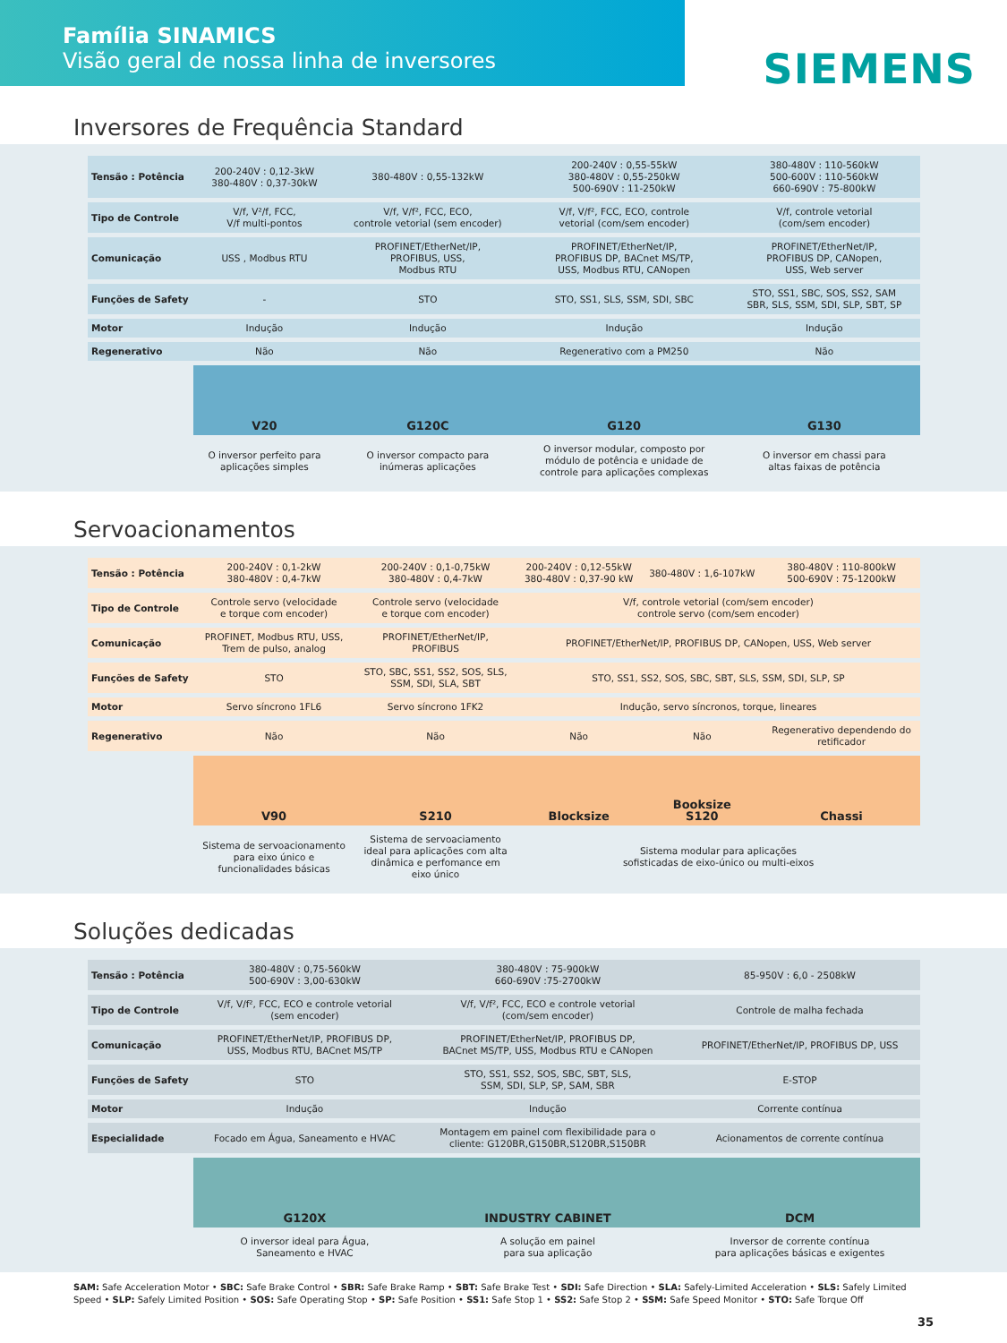Família SINAMICS
Visão geral de nossa linha de inversores
SIEMENS
Inversores de Frequência Standard
| Tensão : Potência | 200-240V : 0,12-3kW 380-480V : 0,37-30kW | 380-480V : 0,55-132kW | 200-240V : 0,55-55kW 380-480V : 0,55-250kW 500-690V : 11-250kW | 380-480V : 110-560kW 500-600V : 110-560kW 660-690V : 75-800kW |
| Tipo de Controle | V/f, V²/f, FCC, V/f multi-pontos | V/f, V/f², FCC, ECO, controle vetorial (sem encoder) | V/f, V/f², FCC, ECO, controle vetorial (com/sem encoder) | V/f, controle vetorial (com/sem encoder) |
| Comunicação | USS , Modbus RTU | PROFINET/EtherNet/IP, PROFIBUS, USS, Modbus RTU | PROFINET/EtherNet/IP, PROFIBUS DP, BACnet MS/TP, USS, Modbus RTU, CANopen | PROFINET/EtherNet/IP, PROFIBUS DP, CANopen, USS, Web server |
| Funções de Safety | - | STO | STO, SS1, SLS, SSM, SDI, SBC | STO, SS1, SBC, SOS, SS2, SAM SBR, SLS, SSM, SDI, SLP, SBT, SP |
| Motor | Indução | Indução | Indução | Indução |
| Regenerativo | Não | Não | Regenerativo com a PM250 | Não |
| | V20 | G120C | G120 | G130 |
| | O inversor perfeito para aplicações simples | O inversor compacto para inúmeras aplicações | O inversor modular, composto por módulo de potência e unidade de controle para aplicações complexas | O inversor em chassi para altas faixas de potência |
Servoacionamentos
| Tensão : Potência | 200-240V : 0,1-2kW 380-480V : 0,4-7kW | 200-240V : 0,1-0,75kW 380-480V : 0,4-7kW | 200-240V : 0,12-55kW 380-480V : 0,37-90 kW | 380-480V : 1,6-107kW | 380-480V : 110-800kW 500-690V : 75-1200kW |
| Tipo de Controle | Controle servo (velocidade e torque com encoder) | Controle servo (velocidade e torque com encoder) | V/f, controle vetorial (com/sem encoder) controle servo (com/sem encoder) | | |
| Comunicação | PROFINET, Modbus RTU, USS, Trem de pulso, analog | PROFINET/EtherNet/IP, PROFIBUS | PROFINET/EtherNet/IP, PROFIBUS DP, CANopen, USS, Web server | | |
| Funções de Safety | STO | STO, SBC, SS1, SS2, SOS, SLS, SSM, SDI, SLA, SBT | STO, SS1, SS2, SOS, SBC, SBT, SLS, SSM, SDI, SLP, SP | | |
| Motor | Servo síncrono 1FL6 | Servo síncrono 1FK2 | Indução, servo síncronos, torque, lineares | | |
| Regenerativo | Não | Não | Não | Não | Regenerativo dependendo do retificador |
| | V90 | S210 | Blocksize | Booksize S120 | Chassi |
| | Sistema de servoacionamento para eixo único e funcionalidades básicas | Sistema de servoaciamento ideal para aplicações com alta dinâmica e perfomance em eixo único | Sistema modular para aplicações sofisticadas de eixo-único ou multi-eixos | | |
Soluções dedicadas
| Tensão : Potência | 380-480V : 0,75-560kW 500-690V : 3,00-630kW | 380-480V : 75-900kW 660-690V :75-2700kW | 85-950V : 6,0 - 2508kW |
| Tipo de Controle | V/f, V/f², FCC, ECO e controle vetorial (sem encoder) | V/f, V/f², FCC, ECO e controle vetorial (com/sem encoder) | Controle de malha fechada |
| Comunicação | PROFINET/EtherNet/IP, PROFIBUS DP, USS, Modbus RTU, BACnet MS/TP | PROFINET/EtherNet/IP, PROFIBUS DP, BACnet MS/TP, USS, Modbus RTU e CANopen | PROFINET/EtherNet/IP, PROFIBUS DP, USS |
| Funções de Safety | STO | STO, SS1, SS2, SOS, SBC, SBT, SLS, SSM, SDI, SLP, SP, SAM, SBR | E-STOP |
| Motor | Indução | Indução | Corrente contínua |
| Especialidade | Focado em Água, Saneamento e HVAC | Montagem em painel com flexibilidade para o cliente: G120BR,G150BR,S120BR,S150BR | Acionamentos de corrente contínua |
| | G120X | INDUSTRY CABINET | DCM |
| | O inversor ideal para Água, Saneamento e HVAC | A solução em painel para sua aplicação | Inversor de corrente contínua para aplicações básicas e exigentes |
SAM: Safe Acceleration Motor • SBC: Safe Brake Control • SBR: Safe Brake Ramp • SBT: Safe Brake Test • SDI: Safe Direction • SLA: Safely-Limited Acceleration • SLS: Safely Limited Speed • SLP: Safely Limited Position • SOS: Safe Operating Stop • SP: Safe Position • SS1: Safe Stop 1 • SS2: Safe Stop 2 • SSM: Safe Speed Monitor • STO: Safe Torque Off
35